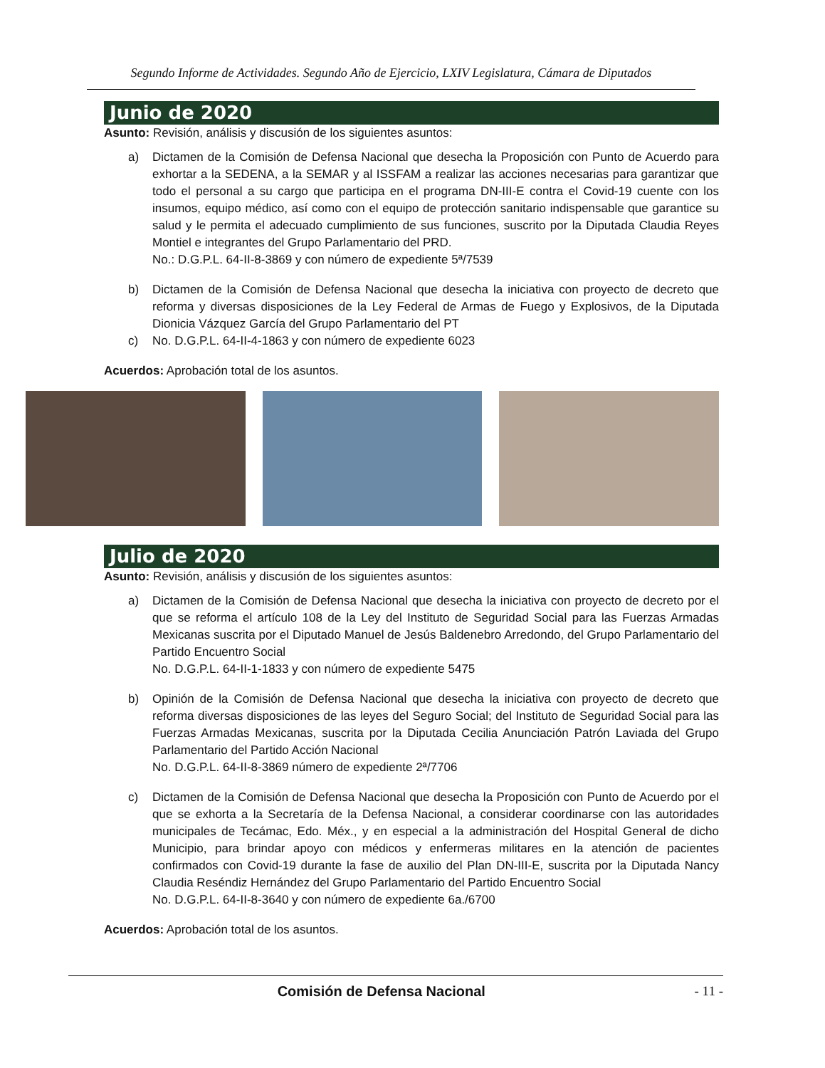Segundo Informe de Actividades. Segundo Año de Ejercicio, LXIV Legislatura, Cámara de Diputados
Junio de 2020
Asunto: Revisión, análisis y discusión de los siguientes asuntos:
a) Dictamen de la Comisión de Defensa Nacional que desecha la Proposición con Punto de Acuerdo para exhortar a la SEDENA, a la SEMAR y al ISSFAM a realizar las acciones necesarias para garantizar que todo el personal a su cargo que participa en el programa DN-III-E contra el Covid-19 cuente con los insumos, equipo médico, así como con el equipo de protección sanitario indispensable que garantice su salud y le permita el adecuado cumplimiento de sus funciones, suscrito por la Diputada Claudia Reyes Montiel e integrantes del Grupo Parlamentario del PRD.
No.: D.G.P.L. 64-II-8-3869 y con número de expediente 5ª/7539
b) Dictamen de la Comisión de Defensa Nacional que desecha la iniciativa con proyecto de decreto que reforma y diversas disposiciones de la Ley Federal de Armas de Fuego y Explosivos, de la Diputada Dionicia Vázquez García del Grupo Parlamentario del PT
c) No. D.G.P.L. 64-II-4-1863 y con número de expediente 6023
Acuerdos: Aprobación total de los asuntos.
Julio de 2020
Asunto: Revisión, análisis y discusión de los siguientes asuntos:
a) Dictamen de la Comisión de Defensa Nacional que desecha la iniciativa con proyecto de decreto por el que se reforma el artículo 108 de la Ley del Instituto de Seguridad Social para las Fuerzas Armadas Mexicanas suscrita por el Diputado Manuel de Jesús Baldenebro Arredondo, del Grupo Parlamentario del Partido Encuentro Social
No. D.G.P.L. 64-II-1-1833 y con número de expediente 5475
b) Opinión de la Comisión de Defensa Nacional que desecha la iniciativa con proyecto de decreto que reforma diversas disposiciones de las leyes del Seguro Social; del Instituto de Seguridad Social para las Fuerzas Armadas Mexicanas, suscrita por la Diputada Cecilia Anunciación Patrón Laviada del Grupo Parlamentario del Partido Acción Nacional
No. D.G.P.L. 64-II-8-3869 número de expediente 2ª/7706
c) Dictamen de la Comisión de Defensa Nacional que desecha la Proposición con Punto de Acuerdo por el que se exhorta a la Secretaría de la Defensa Nacional, a considerar coordinarse con las autoridades municipales de Tecámac, Edo. Méx., y en especial a la administración del Hospital General de dicho Municipio, para brindar apoyo con médicos y enfermeras militares en la atención de pacientes confirmados con Covid-19 durante la fase de auxilio del Plan DN-III-E, suscrita por la Diputada Nancy Claudia Reséndiz Hernández del Grupo Parlamentario del Partido Encuentro Social
No. D.G.P.L. 64-II-8-3640 y con número de expediente 6a./6700
Acuerdos: Aprobación total de los asuntos.
Comisión de Defensa Nacional - 11 -